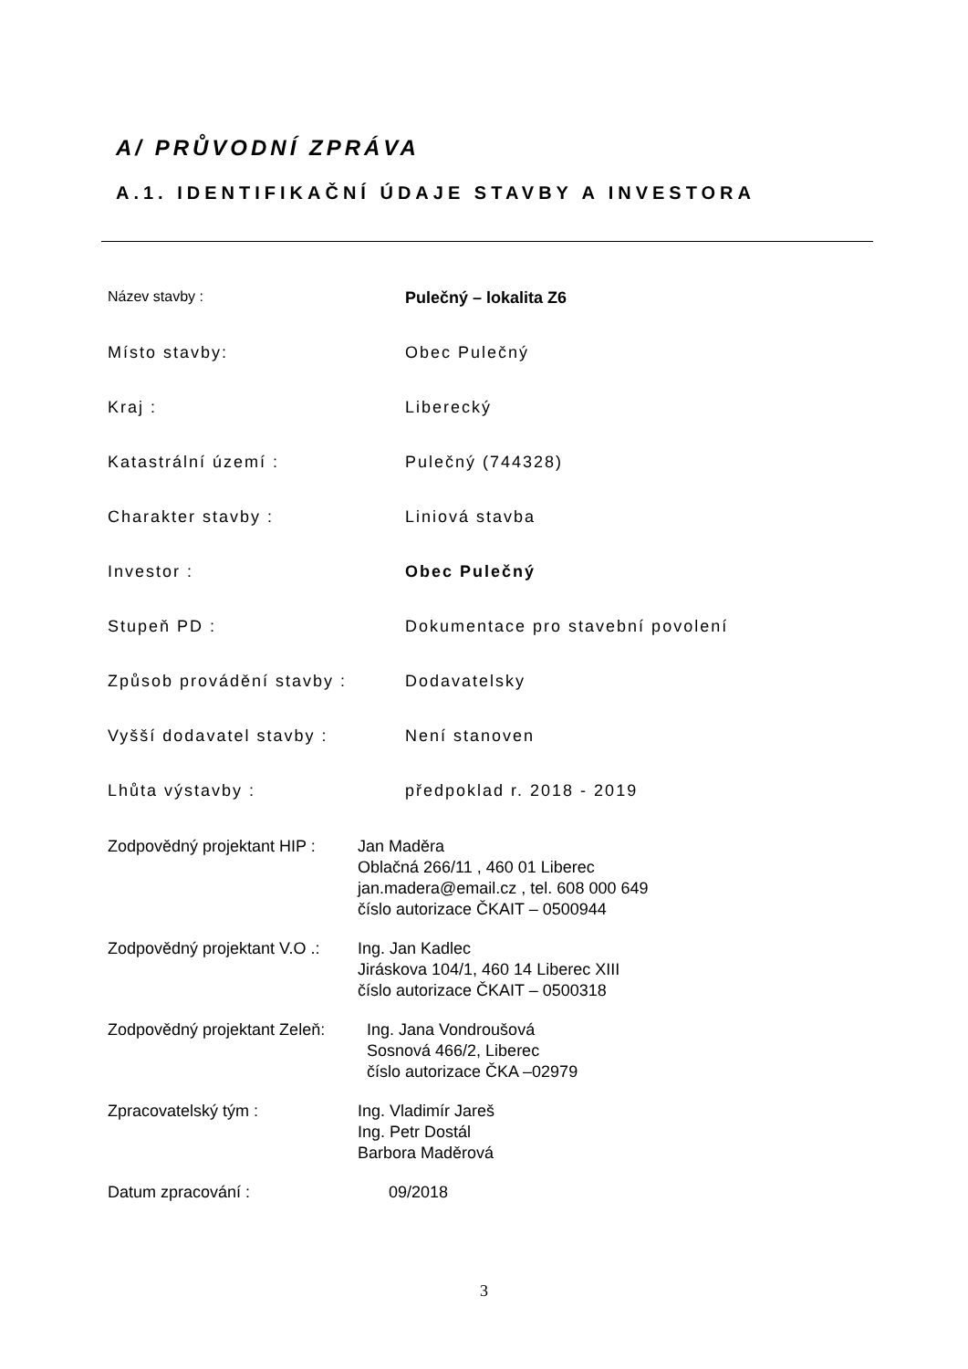A/ PRŮVODNÍ ZPRÁVA
A.1. IDENTIFIKAČNÍ ÚDAJE STAVBY A INVESTORA
Název stavby : Pulečný – lokalita Z6
Místo stavby: Obec Pulečný
Kraj : Liberecký
Katastrální území : Pulečný (744328)
Charakter stavby : Liniová stavba
Investor : Obec Pulečný
Stupeň PD : Dokumentace pro stavební povolení
Způsob provádění stavby : Dodavatelsky
Vyšší dodavatel stavby : Není stanoven
Lhůta výstavby : předpoklad r. 2018 - 2019
Zodpovědný projektant HIP :
Jan Maděra
Oblačná 266/11 , 460 01 Liberec
jan.madera@email.cz , tel. 608 000 649
číslo autorizace ČKAIT – 0500944
Zodpovědný projektant V.O .:
Ing. Jan Kadlec
Jiráskova 104/1, 460 14 Liberec XIII
číslo autorizace ČKAIT – 0500318
Zodpovědný projektant Zeleň:
Ing. Jana Vondroušová
Sosnová 466/2, Liberec
číslo autorizace ČKA –02979
Zpracovatelský tým : Ing. Vladimír Jareš
Ing. Petr Dostál
Barbora Maděrová
Datum zpracování : 09/2018
3